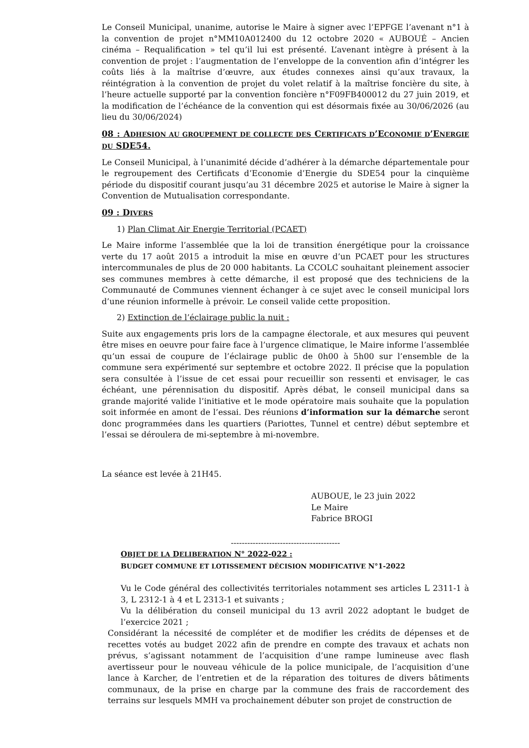Le Conseil Municipal, unanime, autorise le Maire à signer avec l’EPFGE l’avenant n°1 à la convention de projet n°MM10A012400 du 12 octobre 2020 « AUBOUÉ – Ancien cinéma – Requalification » tel qu’il lui est présenté. L’avenant intègre à présent à la convention de projet : l’augmentation de l’enveloppe de la convention afin d’intégrer les coûts liés à la maîtrise d’œuvre, aux études connexes ainsi qu’aux travaux, la réintégration à la convention de projet du volet relatif à la maîtrise foncière du site, à l’heure actuelle supporté par la convention foncière n°F09FB400012 du 27 juin 2019, et la modification de l’échéance de la convention qui est désormais fixée au 30/06/2026 (au lieu du 30/06/2024)
08 : ADHESION AU GROUPEMENT DE COLLECTE DES CERTIFICATS D’ECONOMIE D’ENERGIE DU SDE54.
Le Conseil Municipal, à l’unanimité décide d’adhérer à la démarche départementale pour le regroupement des Certificats d’Economie d’Energie du SDE54 pour la cinquième période du dispositif courant jusqu’au 31 décembre 2025 et autorise le Maire à signer la Convention de Mutualisation correspondante.
09 : DIVERS
1) Plan Climat Air Energie Territorial (PCAET)
Le Maire informe l’assemblée que la loi de transition énergétique pour la croissance verte du 17 août 2015 a introduit la mise en œuvre d’un PCAET pour les structures intercommunales de plus de 20 000 habitants. La CCOLC souhaitant pleinement associer ses communes membres à cette démarche, il est proposé que des techniciens de la Communauté de Communes viennent échanger à ce sujet avec le conseil municipal lors d’une réunion informelle à prévoir. Le conseil valide cette proposition.
2) Extinction de l’éclairage public la nuit :
Suite aux engagements pris lors de la campagne électorale, et aux mesures qui peuvent être mises en oeuvre pour faire face à l’urgence climatique, le Maire informe l’assemblée qu’un essai de coupure de l’éclairage public de 0h00 à 5h00 sur l’ensemble de la commune sera expérimenté sur septembre et octobre 2022. Il précise que la population sera consultée à l’issue de cet essai pour recueillir son ressenti et envisager, le cas échéant, une pérennisation du dispositif. Après débat, le conseil municipal dans sa grande majorité valide l’initiative et le mode opératoire mais souhaite que la population soit informée en amont de l’essai. Des réunions d’information sur la démarche seront donc programmées dans les quartiers (Pariottes, Tunnel et centre) début septembre et l’essai se déroulera de mi-septembre à mi-novembre.
La séance est levée à 21H45.
AUBOUE, le 23 juin 2022
Le Maire
Fabrice BROGI
----------------------------------------
OBJET DE LA DELIBERATION N° 2022-022 :
BUDGET COMMUNE ET LOTISSEMENT DÉCISION MODIFICATIVE N°1-2022
Vu le Code général des collectivités territoriales notamment ses articles L 2311-1 à 3, L 2312-1 à 4 et L 2313-1 et suivants ;
Vu la délibération du conseil municipal du 13 avril 2022 adoptant le budget de l’exercice 2021 ;
Considérant la nécessité de compléter et de modifier les crédits de dépenses et de recettes votés au budget 2022 afin de prendre en compte des travaux et achats non prévus, s’agissant notamment de l’acquisition d’une rampe lumineuse avec flash avertisseur pour le nouveau véhicule de la police municipale, de l’acquisition d’une lance à Karcher, de l’entretien et de la réparation des toitures de divers bâtiments communaux, de la prise en charge par la commune des frais de raccordement des terrains sur lesquels MMH va prochainement débuter son projet de construction de